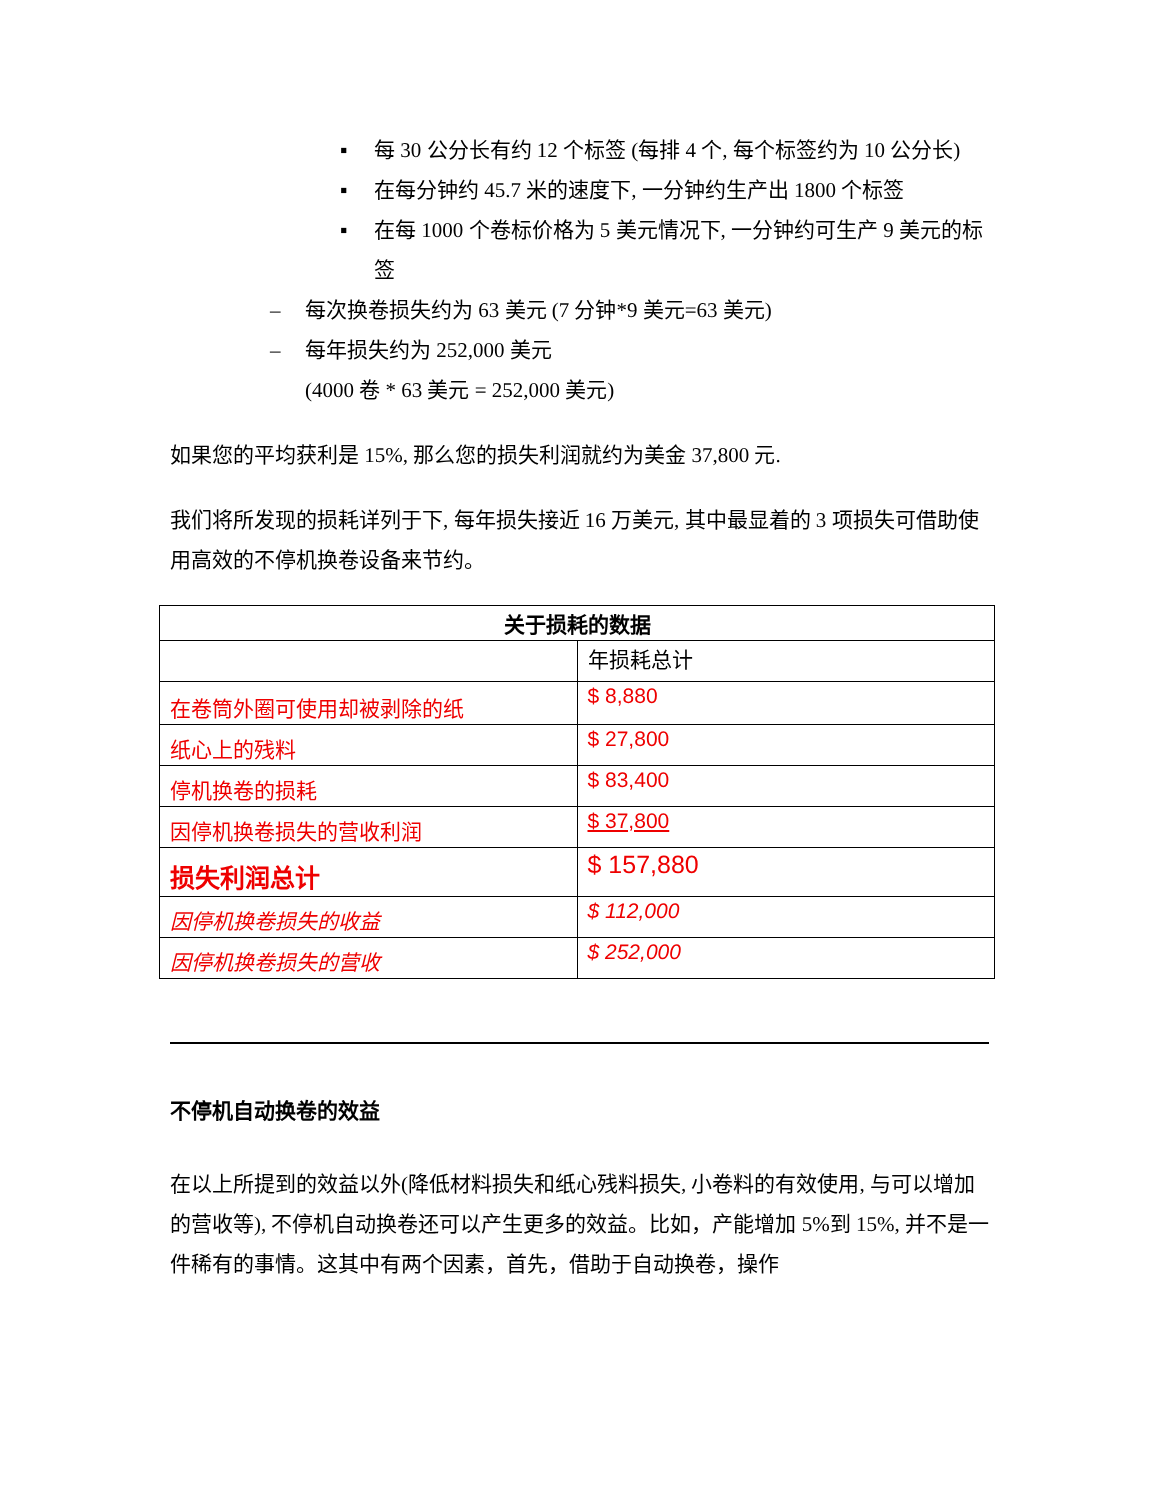▪ 每 30 公分长有约 12 个标签 (每排 4 个, 每个标签约为 10 公分长)
▪ 在每分钟约 45.7 米的速度下, 一分钟约生产出 1800 个标签
▪ 在每 1000 个卷标价格为 5 美元情况下, 一分钟约可生产 9 美元的标签
– 每次换卷损失约为 63 美元 (7 分钟*9 美元=63 美元)
– 每年损失约为 252,000 美元
(4000 卷 * 63 美元 = 252,000 美元)
如果您的平均获利是 15%, 那么您的损失利润就约为美金 37,800 元.
我们将所发现的损耗详列于下, 每年损失接近 16 万美元, 其中最显着的 3 项损失可借助使用高效的不停机换卷设备来节约。
| 关于损耗的数据 | |
| --- | --- |
| | 年损耗总计 |
| 在卷筒外圈可使用却被剥除的纸 | $ 8,880 |
| 纸心上的残料 | $ 27,800 |
| 停机换卷的损耗 | $ 83,400 |
| 因停机换卷损失的营收利润 | $ 37,800 |
| 损失利润总计 | $ 157,880 |
| 因停机换卷损失的收益 | $ 112,000 |
| 因停机换卷损失的营收 | $ 252,000 |
不停机自动换卷的效益
在以上所提到的效益以外(降低材料损失和纸心残料损失, 小卷料的有效使用, 与可以增加的营收等), 不停机自动换卷还可以产生更多的效益。比如，产能增加 5%到 15%, 并不是一件稀有的事情。这其中有两个因素，首先，借助于自动换卷，操作